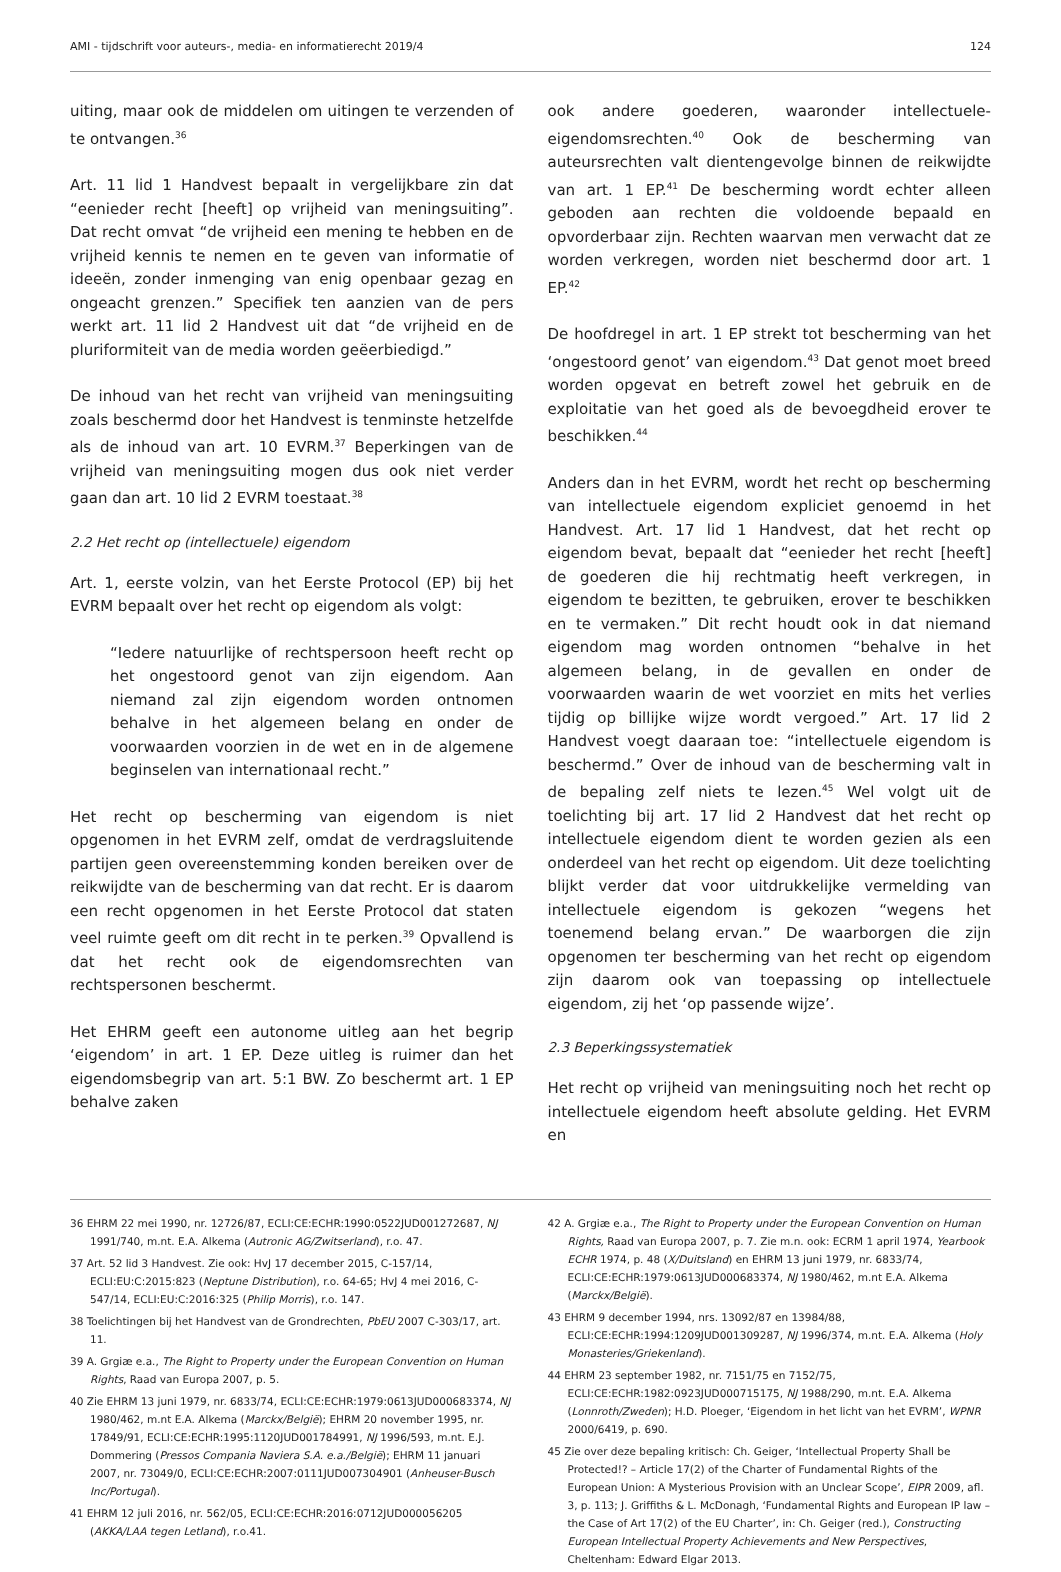AMI - tijdschrift voor auteurs-, media- en informatierecht 2019/4 124
uiting, maar ook de middelen om uitingen te verzenden of te ontvangen.<sup>36</sup>
Art. 11 lid 1 Handvest bepaalt in vergelijkbare zin dat “eenieder recht [heeft] op vrijheid van meningsuiting”. Dat recht omvat “de vrijheid een mening te hebben en de vrijheid kennis te nemen en te geven van informatie of ideeën, zonder inmenging van enig openbaar gezag en ongeacht grenzen.” Specifiek ten aanzien van de pers werkt art. 11 lid 2 Handvest uit dat “de vrijheid en de pluriformiteit van de media worden geëerbiedigd.”
De inhoud van het recht van vrijheid van meningsuiting zoals beschermd door het Handvest is tenminste hetzelfde als de inhoud van art. 10 EVRM.<sup>37</sup> Beperkingen van de vrijheid van meningsuiting mogen dus ook niet verder gaan dan art. 10 lid 2 EVRM toestaat.<sup>38</sup>
2.2 Het recht op (intellectuele) eigendom
Art. 1, eerste volzin, van het Eerste Protocol (EP) bij het EVRM bepaalt over het recht op eigendom als volgt:
“Iedere natuurlijke of rechtspersoon heeft recht op het ongestoord genot van zijn eigendom. Aan niemand zal zijn eigendom worden ontnomen behalve in het algemeen belang en onder de voorwaarden voorzien in de wet en in de algemene beginselen van internationaal recht.”
Het recht op bescherming van eigendom is niet opgenomen in het EVRM zelf, omdat de verdragsluitende partijen geen overeenstemming konden bereiken over de reikwijdte van de bescherming van dat recht. Er is daarom een recht opgenomen in het Eerste Protocol dat staten veel ruimte geeft om dit recht in te perken.<sup>39</sup> Opvallend is dat het recht ook de eigendomsrechten van rechtspersonen beschermt.
Het EHRM geeft een autonome uitleg aan het begrip ‘eigendom’ in art. 1 EP. Deze uitleg is ruimer dan het eigendomsbegrip van art. 5:1 BW. Zo beschermt art. 1 EP behalve zaken
ook andere goederen, waaronder intellectuele-eigendomsrechten.<sup>40</sup> Ook de bescherming van auteursrechten valt dientengevolge binnen de reikwijdte van art. 1 EP.<sup>41</sup> De bescherming wordt echter alleen geboden aan rechten die voldoende bepaald en opvorderbaar zijn. Rechten waarvan men verwacht dat ze worden verkregen, worden niet beschermd door art. 1 EP.<sup>42</sup>
De hoofdregel in art. 1 EP strekt tot bescherming van het ‘ongestoord genot’ van eigendom.<sup>43</sup> Dat genot moet breed worden opgevat en betreft zowel het gebruik en de exploitatie van het goed als de bevoegdheid erover te beschikken.<sup>44</sup>
Anders dan in het EVRM, wordt het recht op bescherming van intellectuele eigendom expliciet genoemd in het Handvest. Art. 17 lid 1 Handvest, dat het recht op eigendom bevat, bepaalt dat “eenieder het recht [heeft] de goederen die hij rechtmatig heeft verkregen, in eigendom te bezitten, te gebruiken, erover te beschikken en te vermaken.” Dit recht houdt ook in dat niemand eigendom mag worden ontnomen “behalve in het algemeen belang, in de gevallen en onder de voorwaarden waarin de wet voorziet en mits het verlies tijdig op billijke wijze wordt vergoed.” Art. 17 lid 2 Handvest voegt daaraan toe: “intellectuele eigendom is beschermd.” Over de inhoud van de bescherming valt in de bepaling zelf niets te lezen.<sup>45</sup> Wel volgt uit de toelichting bij art. 17 lid 2 Handvest dat het recht op intellectuele eigendom dient te worden gezien als een onderdeel van het recht op eigendom. Uit deze toelichting blijkt verder dat voor uitdrukkelijke vermelding van intellectuele eigendom is gekozen “wegens het toenemend belang ervan.” De waarborgen die zijn opgenomen ter bescherming van het recht op eigendom zijn daarom ook van toepassing op intellectuele eigendom, zij het ‘op passende wijze’.
2.3 Beperkingssystematiek
Het recht op vrijheid van meningsuiting noch het recht op intellectuele eigendom heeft absolute gelding. Het EVRM en
36 EHRM 22 mei 1990, nr. 12726/87, ECLI:CE:ECHR:1990:0522JUD001272687, NJ 1991/740, m.nt. E.A. Alkema (Autronic AG/Zwitserland), r.o. 47.
37 Art. 52 lid 3 Handvest. Zie ook: HvJ 17 december 2015, C-157/14, ECLI:EU:C:2015:823 (Neptune Distribution), r.o. 64-65; HvJ 4 mei 2016, C-547/14, ECLI:EU:C:2016:325 (Philip Morris), r.o. 147.
38 Toelichtingen bij het Handvest van de Grondrechten, PbEU 2007 C-303/17, art. 11.
39 A. Grgiæ e.a., The Right to Property under the European Convention on Human Rights, Raad van Europa 2007, p. 5.
40 Zie EHRM 13 juni 1979, nr. 6833/74, ECLI:CE:ECHR:1979:0613JUD000683374, NJ 1980/462, m.nt E.A. Alkema (Marckx/België); EHRM 20 november 1995, nr. 17849/91, ECLI:CE:ECHR:1995:1120JUD001784991, NJ 1996/593, m.nt. E.J. Dommering (Pressos Compania Naviera S.A. e.a./België); EHRM 11 januari 2007, nr. 73049/0, ECLI:CE:ECHR:2007:0111JUD007304901 (Anheuser-Busch Inc/Portugal).
41 EHRM 12 juli 2016, nr. 562/05, ECLI:CE:ECHR:2016:0712JUD000056205 (AKKA/LAA tegen Letland), r.o.41.
42 A. Grgiæ e.a., The Right to Property under the European Convention on Human Rights, Raad van Europa 2007, p. 7. Zie m.n. ook: ECRM 1 april 1974, Yearbook ECHR 1974, p. 48 (X/Duitsland) en EHRM 13 juni 1979, nr. 6833/74, ECLI:CE:ECHR:1979:0613JUD000683374, NJ 1980/462, m.nt E.A. Alkema (Marckx/België).
43 EHRM 9 december 1994, nrs. 13092/87 en 13984/88, ECLI:CE:ECHR:1994:1209JUD001309287, NJ 1996/374, m.nt. E.A. Alkema (Holy Monasteries/Griekenland).
44 EHRM 23 september 1982, nr. 7151/75 en 7152/75, ECLI:CE:ECHR:1982:0923JUD000715175, NJ 1988/290, m.nt. E.A. Alkema (Lonnroth/Zweden); H.D. Ploeger, ‘Eigendom in het licht van het EVRM’, WPNR 2000/6419, p. 690.
45 Zie over deze bepaling kritisch: Ch. Geiger, ‘Intellectual Property Shall be Protected!? – Article 17(2) of the Charter of Fundamental Rights of the European Union: A Mysterious Provision with an Unclear Scope’, EIPR 2009, afl. 3, p. 113; J. Griffiths & L. McDonagh, ‘Fundamental Rights and European IP law – the Case of Art 17(2) of the EU Charter’, in: Ch. Geiger (red.), Constructing European Intellectual Property Achievements and New Perspectives, Cheltenham: Edward Elgar 2013.